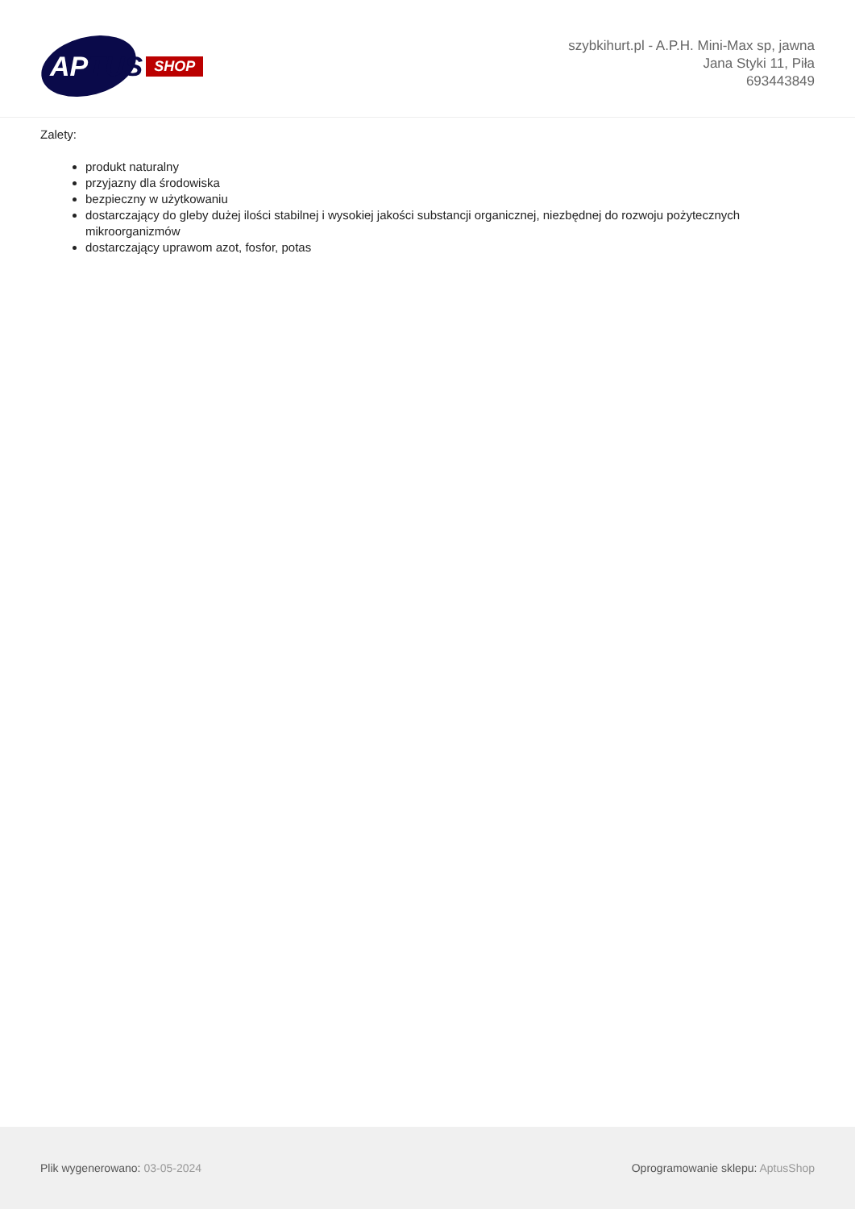APTUS
SHOP
szybkihurt.pl - A.P.H. Mini-Max sp, jawna
Jana Styki 11, Piła
693443849
Zalety:
produkt naturalny
przyjazny dla środowiska
bezpieczny w użytkowaniu
dostarczający do gleby dużej ilości stabilnej i wysokiej jakości substancji organicznej, niezbędnej do rozwoju pożytecznych mikroorganizmów
dostarczający uprawom azot, fosfor, potas
Plik wygenerowano: 03-05-2024
Oprogramowanie sklepu: AptusShop